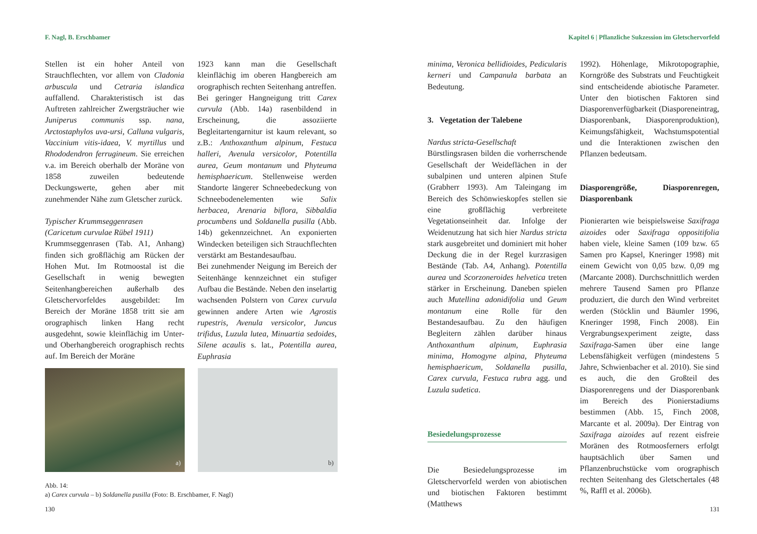F. Nagl, B. Erschbamer
Stellen ist ein hoher Anteil von Strauchflechten, vor allem von Cladonia arbuscula und Cetraria islandica auffallend. Charakteristisch ist das Auftreten zahlreicher Zwergsträucher wie Juniperus communis ssp. nana, Arctostaphylos uva-ursi, Calluna vulgaris, Vaccinium vitis-idaea, V. myrtillus und Rhododendron ferrugineum. Sie erreichen v.a. im Bereich oberhalb der Moräne von 1858 zuweilen bedeutende Deckungswerte, gehen aber mit zunehmender Nähe zum Gletscher zurück.
Typischer Krummseggenrasen
(Caricetum curvulae Rübel 1911)
Krummseggenrasen (Tab. A1, Anhang) finden sich großflächig am Rücken der Hohen Mut. Im Rotmoostal ist die Gesellschaft in wenig bewegten Seitenhangbereichen außerhalb des Gletschervorfeldes ausgebildet: Im Bereich der Moräne 1858 tritt sie am orographisch linken Hang recht ausgedehnt, sowie kleinflächig im Unter- und Oberhangbereich orographisch rechts auf. Im Bereich der Moräne
1923 kann man die Gesellschaft kleinflächig im oberen Hangbereich am orographisch rechten Seitenhang antreffen.
Bei geringer Hangneigung tritt Carex curvula (Abb. 14a) rasenbildend in Erscheinung, die assoziierte Begleitartengarnitur ist kaum relevant, so z.B.: Anthoxanthum alpinum, Festuca halleri, Avenula versicolor, Potentilla aurea, Geum montanum und Phyteuma hemisphaericum. Stellenweise werden Standorte längerer Schneebedeckung von Schneebodenelementen wie Salix herbacea, Arenaria biflora, Sibbaldia procumbens und Soldanella pusilla (Abb. 14b) gekennzeichnet. An exponierten Windecken beteiligen sich Strauchflechten verstärkt am Bestandesaufbau.
Bei zunehmender Neigung im Bereich der Seitenhänge kennzeichnet ein stufiger Aufbau die Bestände. Neben den inselartig wachsenden Polstern von Carex curvula gewinnen andere Arten wie Agrostis rupestris, Avenula versicolor, Juncus trifidus, Luzula lutea, Minuartia sedoides, Silene acaulis s. lat., Potentilla aurea, Euphrasia
a)
b)
Abb. 14:
a) Carex curvula – b) Soldanella pusilla (Foto: B. Erschbamer, F. Nagl)
130
Kapitel 6 | Pflanzliche Sukzession im Gletschervorfeld
minima, Veronica bellidioides, Pedicularis kerneri und Campanula barbata an Bedeutung.
3. Vegetation der Talebene
Nardus stricta-Gesellschaft
Bürstlingsrasen bilden die vorherrschende Gesellschaft der Weideflächen in der subalpinen und unteren alpinen Stufe (Grabherr 1993). Am Taleingang im Bereich des Schönwieskopfes stellen sie eine großflächig verbreitete Vegetationseinheit dar. Infolge der Weidenutzung hat sich hier Nardus stricta stark ausgebreitet und dominiert mit hoher Deckung die in der Regel kurzrasigen Bestände (Tab. A4, Anhang). Potentilla aurea und Scorzoneroides helvetica treten stärker in Erscheinung. Daneben spielen auch Mutellina adonidifolia und Geum montanum eine Rolle für den Bestandesaufbau. Zu den häufigen Begleitern zählen darüber hinaus Anthoxanthum alpinum, Euphrasia minima, Homogyne alpina, Phyteuma hemisphaericum, Soldanella pusilla, Carex curvula, Festuca rubra agg. und Luzula sudetica.
Besiedelungsprozesse
Die Besiedelungsprozesse im Gletschervorfeld werden von abiotischen und biotischen Faktoren bestimmt (Matthews
1992). Höhenlage, Mikrotopographie, Korngröße des Substrats und Feuchtigkeit sind entscheidende abiotische Parameter. Unter den biotischen Faktoren sind Diasporenverfügbarkeit (Diasporeneintrag, Diasporenbank, Diasporenproduktion), Keimungsfähigkeit, Wachstumspotential und die Interaktionen zwischen den Pflanzen bedeutsam.
Diasporengröße, Diasporenregen, Diasporenbank
Pionierarten wie beispielsweise Saxifraga aizoides oder Saxifraga oppositifolia haben viele, kleine Samen (109 bzw. 65 Samen pro Kapsel, Kneringer 1998) mit einem Gewicht von 0,05 bzw. 0,09 mg (Marcante 2008). Durchschnittlich werden mehrere Tausend Samen pro Pflanze produziert, die durch den Wind verbreitet werden (Stöcklin und Bäumler 1996, Kneringer 1998, Finch 2008). Ein Vergrabungsexperiment zeigte, dass Saxifraga-Samen über eine lange Lebensfähigkeit verfügen (mindestens 5 Jahre, Schwienbacher et al. 2010). Sie sind es auch, die den Großteil des Diasporenregens und der Diasporenbank im Bereich des Pionierstadiums bestimmen (Abb. 15, Finch 2008, Marcante et al. 2009a). Der Eintrag von Saxifraga aizoides auf rezent eisfreie Moränen des Rotmoosferners erfolgt hauptsächlich über Samen und Pflanzenbruchstücke vom orographisch rechten Seitenhang des Gletschertales (48 %, Raffl et al. 2006b).
131